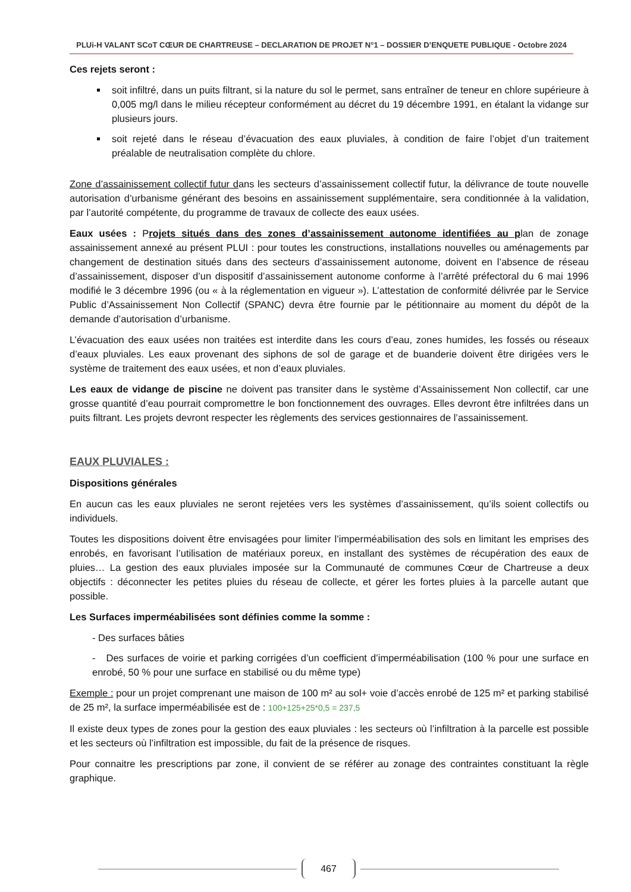PLUi-H VALANT SCoT CŒUR DE CHARTREUSE – DECLARATION DE PROJET N°1 – DOSSIER D’ENQUETE PUBLIQUE - Octobre 2024
Ces rejets seront :
soit infiltré, dans un puits filtrant, si la nature du sol le permet, sans entraîner de teneur en chlore supérieure à 0,005 mg/l dans le milieu récepteur conformément au décret du 19 décembre 1991, en étalant la vidange sur plusieurs jours.
soit rejeté dans le réseau d’évacuation des eaux pluviales, à condition de faire l’objet d’un traitement préalable de neutralisation complète du chlore.
Zone d’assainissement collectif futur dans les secteurs d’assainissement collectif futur, la délivrance de toute nouvelle autorisation d’urbanisme générant des besoins en assainissement supplémentaire, sera conditionnée à la validation, par l’autorité compétente, du programme de travaux de collecte des eaux usées.
Eaux usées : Projets situés dans des zones d’assainissement autonome identifiées au plan de zonage assainissement annexé au présent PLUI : pour toutes les constructions, installations nouvelles ou aménagements par changement de destination situés dans des secteurs d’assainissement autonome, doivent en l’absence de réseau d’assainissement, disposer d’un dispositif d’assainissement autonome conforme à l’arrêté préfectoral du 6 mai 1996 modifié le 3 décembre 1996 (ou « à la réglementation en vigueur »). L’attestation de conformité délivrée par le Service Public d’Assainissement Non Collectif (SPANC) devra être fournie par le pétitionnaire au moment du dépôt de la demande d’autorisation d’urbanisme.
L’évacuation des eaux usées non traitées est interdite dans les cours d’eau, zones humides, les fossés ou réseaux d’eaux pluviales. Les eaux provenant des siphons de sol de garage et de buanderie doivent être dirigées vers le système de traitement des eaux usées, et non d’eaux pluviales.
Les eaux de vidange de piscine ne doivent pas transiter dans le système d’Assainissement Non collectif, car une grosse quantité d’eau pourrait compromettre le bon fonctionnement des ouvrages. Elles devront être infiltrées dans un puits filtrant. Les projets devront respecter les règlements des services gestionnaires de l’assainissement.
EAUX PLUVIALES :
Dispositions générales
En aucun cas les eaux pluviales ne seront rejetées vers les systèmes d’assainissement, qu’ils soient collectifs ou individuels.
Toutes les dispositions doivent être envisagées pour limiter l’imperméabilisation des sols en limitant les emprises des enrobés, en favorisant l’utilisation de matériaux poreux, en installant des systèmes de récupération des eaux de pluies… La gestion des eaux pluviales imposée sur la Communauté de communes Cœur de Chartreuse a deux objectifs : déconnecter les petites pluies du réseau de collecte, et gérer les fortes pluies à la parcelle autant que possible.
Les Surfaces imperméabilisées sont définies comme la somme :
- Des surfaces bâties
- Des surfaces de voirie et parking corrigées d’un coefficient d’imperméabilisation (100 % pour une surface en enrobé, 50 % pour une surface en stabilisé ou du même type)
Exemple : pour un projet comprenant une maison de 100 m² au sol+ voie d’accès enrobé de 125 m² et parking stabilisé de 25 m², la surface imperméabilisée est de : 100+125+25*0,5 = 237,5
Il existe deux types de zones pour la gestion des eaux pluviales : les secteurs où l’infiltration à la parcelle est possible et les secteurs où l’infiltration est impossible, du fait de la présence de risques.
Pour connaitre les prescriptions par zone, il convient de se référer au zonage des contraintes constituant la règle graphique.
467